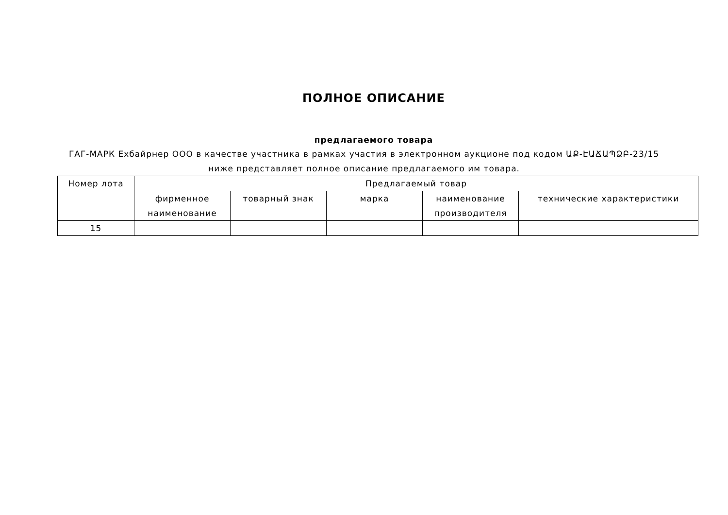ПОЛНОЕ ОПИСАНИЕ
предлагаемого товара
ГАГ-МАРК Ехбайрнер ООО в качестве участника в рамках участия в электронном аукционе под кодом ԱՔ-ԷԱՃԱՊՁԲ-23/15 ниже представляет полное описание предлагаемого им товара.
| Номер лота | Предлагаемый товар | | | | |
| --- | --- | --- | --- | --- | --- |
| | фирменное наименование | товарный знак | марка | наименование производителя | технические характеристики |
| 15 | | | | | |